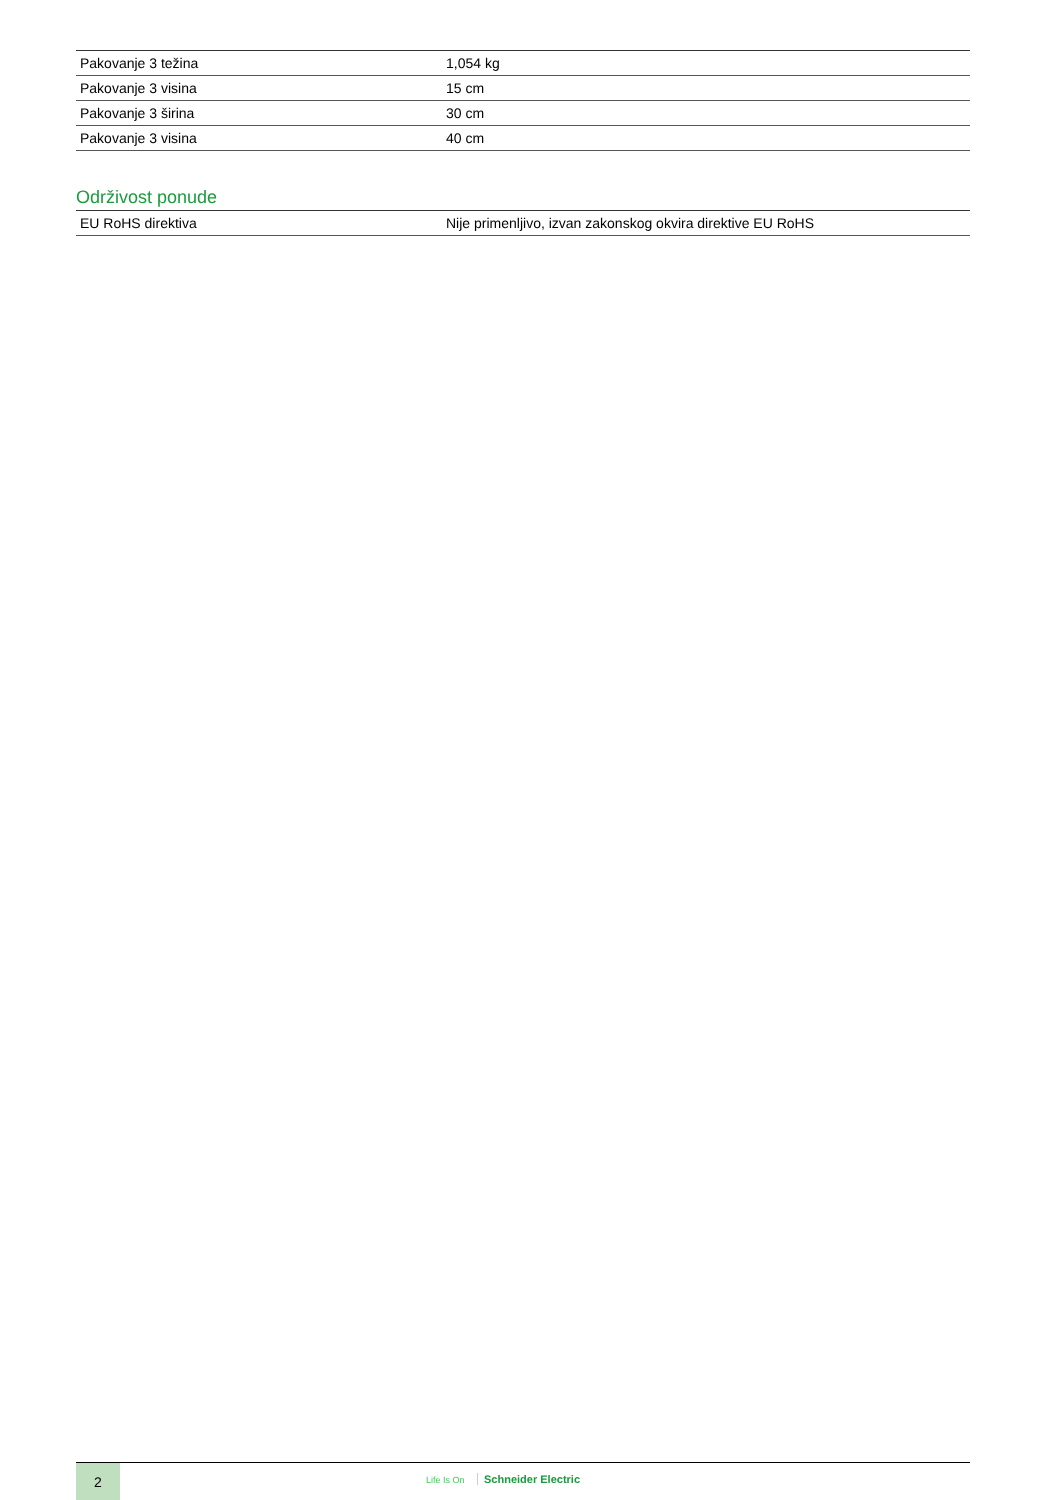| Pakovanje 3 težina | 1,054 kg |
| Pakovanje 3 visina | 15 cm |
| Pakovanje 3 širina | 30 cm |
| Pakovanje 3 visina | 40 cm |
Održivost ponude
| EU RoHS direktiva | Nije primenljivo, izvan zakonskog okvira direktive EU RoHS |
2 Life Is On Schneider Electric